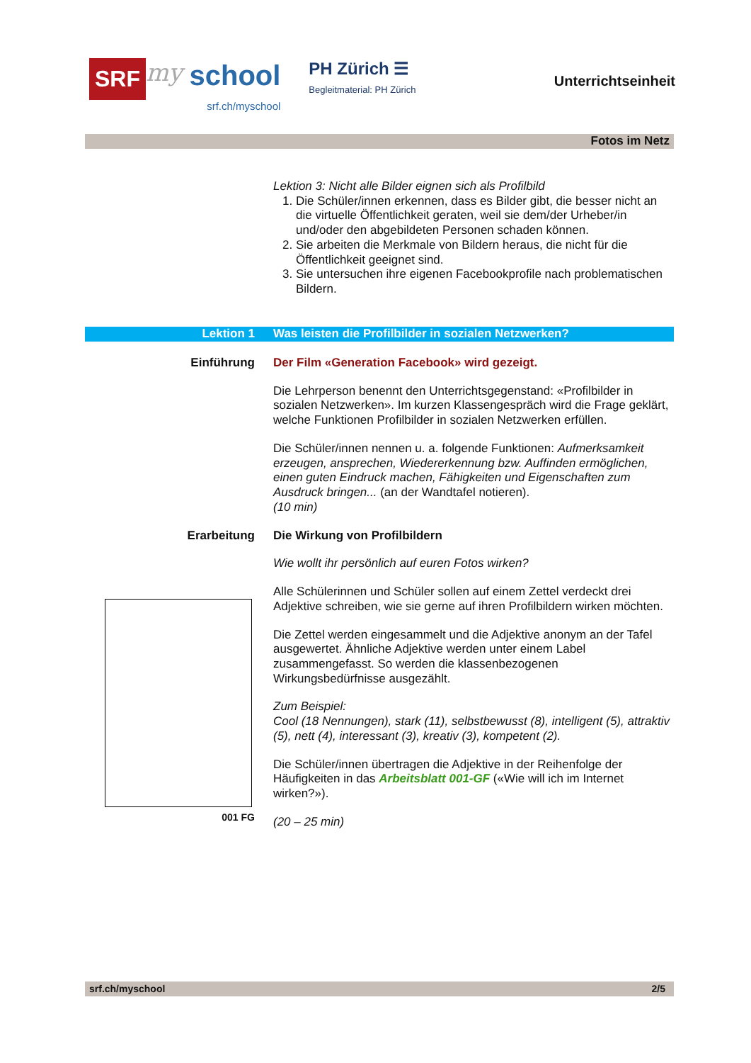SRF my school
srf.ch/myschool
PH Zürich ☰
Begleitmaterial: PH Zürich
Unterrichtseinheit
Fotos im Netz
Lektion 3: Nicht alle Bilder eignen sich als Profilbild
1. Die Schüler/innen erkennen, dass es Bilder gibt, die besser nicht an die virtuelle Öffentlichkeit geraten, weil sie dem/der Urheber/in und/oder den abgebildeten Personen schaden können.
2. Sie arbeiten die Merkmale von Bildern heraus, die nicht für die Öffentlichkeit geeignet sind.
3. Sie untersuchen ihre eigenen Facebookprofile nach problematischen Bildern.
Lektion 1 Was leisten die Profilbilder in sozialen Netzwerken?
Einführung Der Film «Generation Facebook» wird gezeigt.
Die Lehrperson benennt den Unterrichtsgegenstand: «Profilbilder in sozialen Netzwerken». Im kurzen Klassengespräch wird die Frage geklärt, welche Funktionen Profilbilder in sozialen Netzwerken erfüllen.
Die Schüler/innen nennen u. a. folgende Funktionen: Aufmerksamkeit erzeugen, ansprechen, Wiedererkennung bzw. Auffinden ermöglichen, einen guten Eindruck machen, Fähigkeiten und Eigenschaften zum Ausdruck bringen... (an der Wandtafel notieren).
(10 min)
Erarbeitung Die Wirkung von Profilbildern
Wie wollt ihr persönlich auf euren Fotos wirken?
001 FG
Alle Schülerinnen und Schüler sollen auf einem Zettel verdeckt drei Adjektive schreiben, wie sie gerne auf ihren Profilbildern wirken möchten.
Die Zettel werden eingesammelt und die Adjektive anonym an der Tafel ausgewertet. Ähnliche Adjektive werden unter einem Label zusammengefasst. So werden die klassenbezogenen Wirkungsbedürfnisse ausgezählt.
Zum Beispiel:
Cool (18 Nennungen), stark (11), selbstbewusst (8), intelligent (5), attraktiv (5), nett (4), interessant (3), kreativ (3), kompetent (2).
Die Schüler/innen übertragen die Adjektive in der Reihenfolge der Häufigkeiten in das Arbeitsblatt 001-GF («Wie will ich im Internet wirken?»).
(20 – 25 min)
srf.ch/myschool 2/5